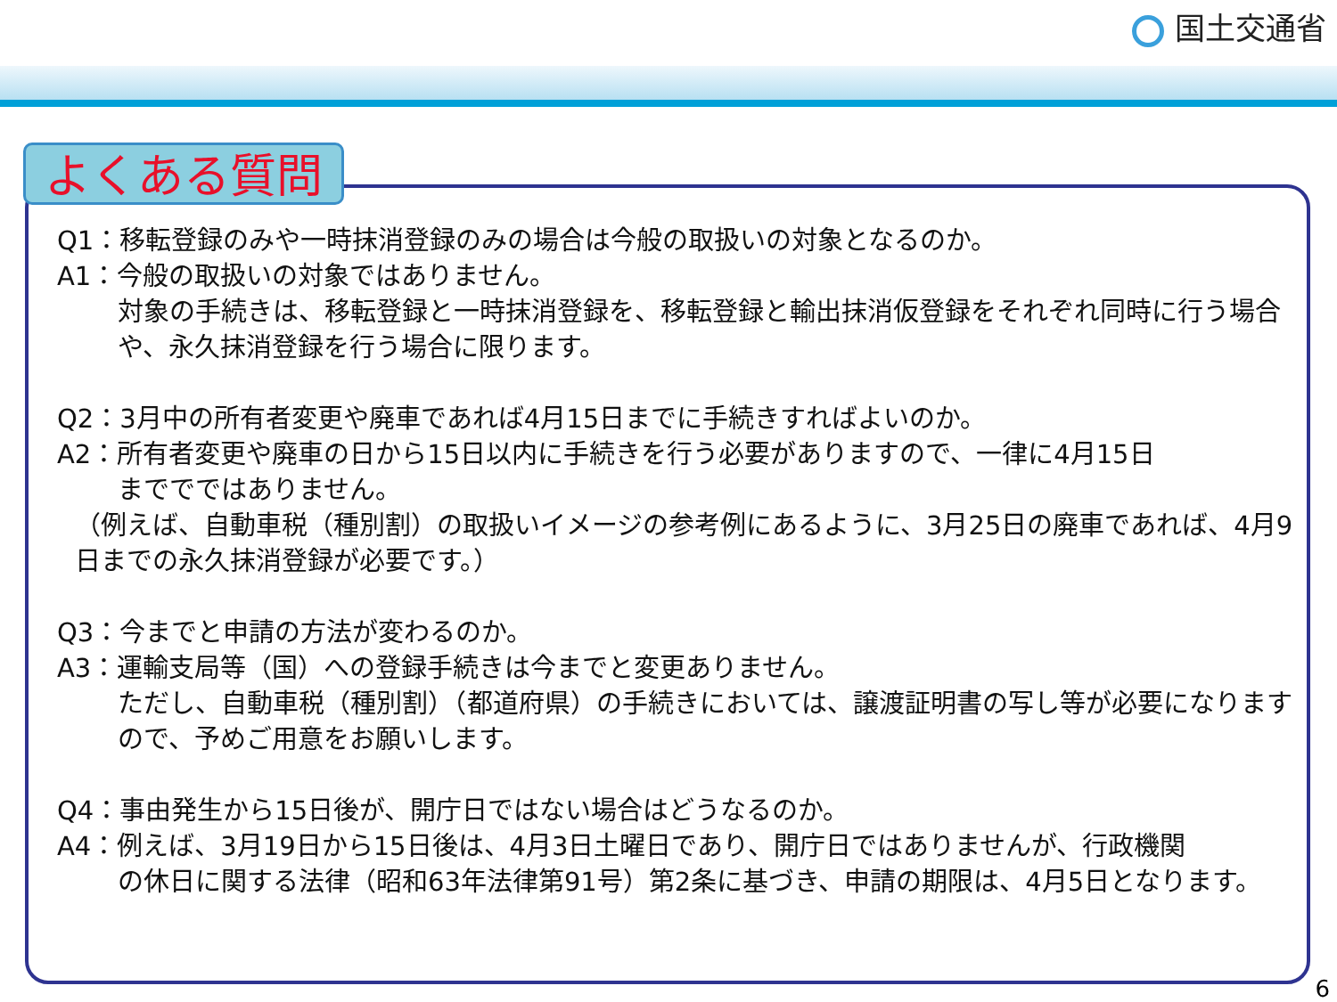国土交通省
よくある質問
Q1：移転登録のみや一時抹消登録のみの場合は今般の取扱いの対象となるのか。
A1：今般の取扱いの対象ではありません。
対象の手続きは、移転登録と一時抹消登録を、移転登録と輸出抹消仮登録をそれぞれ同時に行う場合や、永久抹消登録を行う場合に限ります。
Q2：3月中の所有者変更や廃車であれば4月15日までに手続きすればよいのか。
A2：所有者変更や廃車の日から15日以内に手続きを行う必要がありますので、一律に4月15日
まででではありません。
（例えば、自動車税（種別割）の取扱いイメージの参考例にあるように、3月25日の廃車であれば、4月9日までの永久抹消登録が必要です。）
Q3：今までと申請の方法が変わるのか。
A3：運輸支局等（国）への登録手続きは今までと変更ありません。
ただし、自動車税（種別割）（都道府県）の手続きにおいては、譲渡証明書の写し等が必要になりますので、予めご用意をお願いします。
Q4：事由発生から15日後が、開庁日ではない場合はどうなるのか。
A4：例えば、3月19日から15日後は、4月3日土曜日であり、開庁日ではありませんが、行政機関
の休日に関する法律（昭和63年法律第91号）第2条に基づき、申請の期限は、4月5日となります。
6